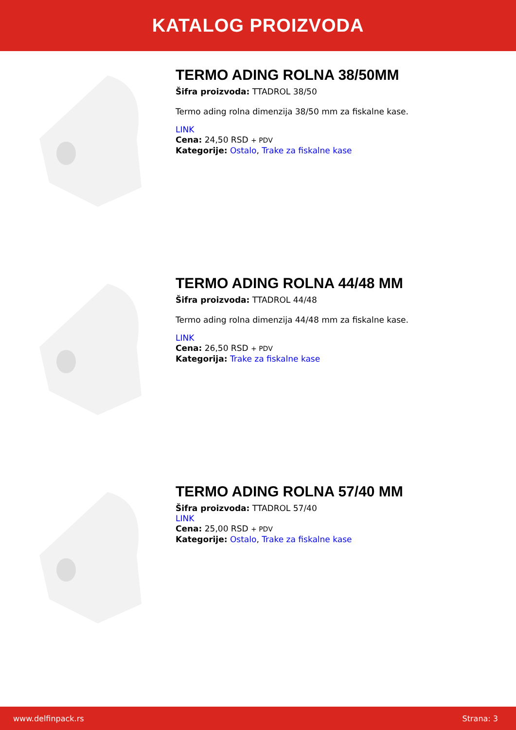KATALOG PROIZVODA
TERMO ADING ROLNA 38/50MM
Šifra proizvoda: TTADROL 38/50
Termo ading rolna dimenzija 38/50 mm za fiskalne kase.
LINK
Cena: 24,50 RSD + PDV
Kategorije: Ostalo, Trake za fiskalne kase
TERMO ADING ROLNA 44/48 MM
Šifra proizvoda: TTADROL 44/48
Termo ading rolna dimenzija 44/48 mm za fiskalne kase.
LINK
Cena: 26,50 RSD + PDV
Kategorija: Trake za fiskalne kase
TERMO ADING ROLNA 57/40 MM
Šifra proizvoda: TTADROL 57/40
LINK
Cena: 25,00 RSD + PDV
Kategorije: Ostalo, Trake za fiskalne kase
www.delfinpack.rs Strana: 3